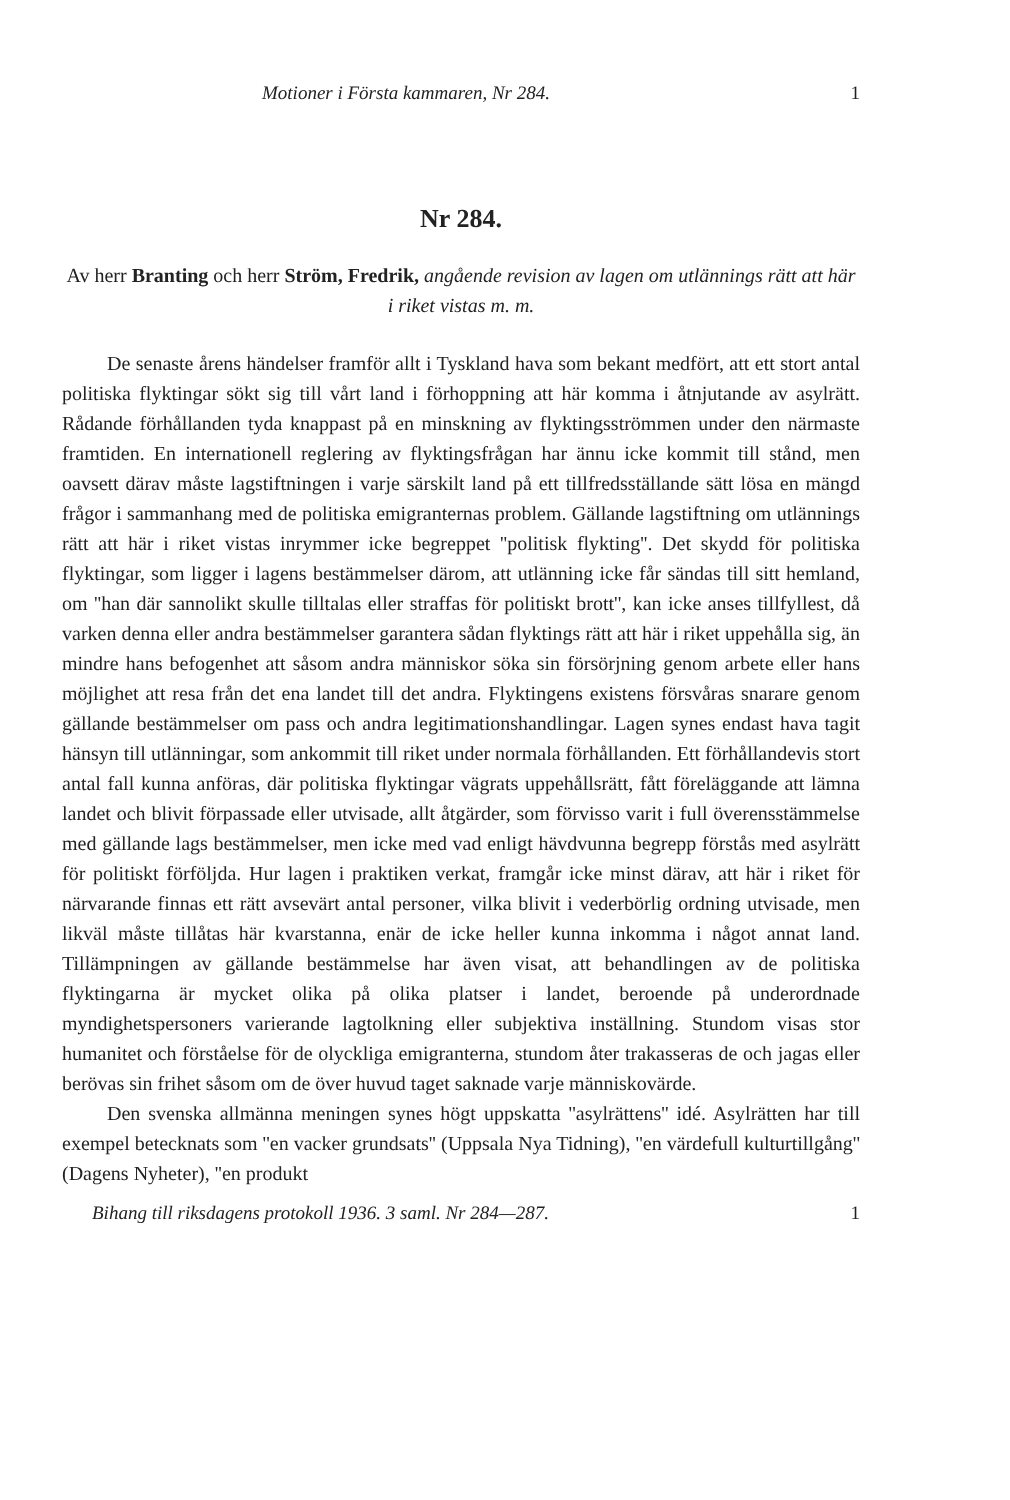Motioner i Första kammaren, Nr 284. 1
Nr 284.
Av herr Branting och herr Ström, Fredrik, angående revision av lagen om utlännings rätt att här i riket vistas m. m.
De senaste årens händelser framför allt i Tyskland hava som bekant medfört, att ett stort antal politiska flyktingar sökt sig till vårt land i förhoppning att här komma i åtnjutande av asylrätt. Rådande förhållanden tyda knappast på en minskning av flyktingsströmmen under den närmaste framtiden. En internationell reglering av flyktingsfrågan har ännu icke kommit till stånd, men oavsett därav måste lagstiftningen i varje särskilt land på ett tillfredsställande sätt lösa en mängd frågor i sammanhang med de politiska emigranternas problem. Gällande lagstiftning om utlännings rätt att här i riket vistas inrymmer icke begreppet ''politisk flykting''. Det skydd för politiska flyktingar, som ligger i lagens bestämmelser därom, att utlänning icke får sändas till sitt hemland, om ''han där sannolikt skulle tilltalas eller straffas för politiskt brott'', kan icke anses tillfyllest, då varken denna eller andra bestämmelser garantera sådan flyktings rätt att här i riket uppehålla sig, än mindre hans befogenhet att såsom andra människor söka sin försörjning genom arbete eller hans möjlighet att resa från det ena landet till det andra. Flyktingens existens försvåras snarare genom gällande bestämmelser om pass och andra legitimationshandlingar. Lagen synes endast hava tagit hänsyn till utlänningar, som ankommit till riket under normala förhållanden. Ett förhållandevis stort antal fall kunna anföras, där politiska flyktingar vägrats uppehållsrätt, fått föreläggande att lämna landet och blivit förpassade eller utvisade, allt åtgärder, som förvisso varit i full överensstämmelse med gällande lags bestämmelser, men icke med vad enligt hävdvunna begrepp förstås med asylrätt för politiskt förföljda. Hur lagen i praktiken verkat, framgår icke minst därav, att här i riket för närvarande finnas ett rätt avsevärt antal personer, vilka blivit i vederbörlig ordning utvisade, men likväl måste tillåtas här kvarstanna, enär de icke heller kunna inkomma i något annat land. Tillämpningen av gällande bestämmelse har även visat, att behandlingen av de politiska flyktingarna är mycket olika på olika platser i landet, beroende på underordnade myndighetspersoners varierande lagtolkning eller subjektiva inställning. Stundom visas stor humanitet och förståelse för de olyckliga emigranterna, stundom åter trakasseras de och jagas eller berövas sin frihet såsom om de över huvud taget saknade varje människovärde.
Den svenska allmänna meningen synes högt uppskatta ''asylrättens'' idé. Asylrätten har till exempel betecknats som ''en vacker grundsats'' (Uppsala Nya Tidning), ''en värdefull kulturtillgång'' (Dagens Nyheter), ''en produkt
Bihang till riksdagens protokoll 1936. 3 saml. Nr 284—287. 1